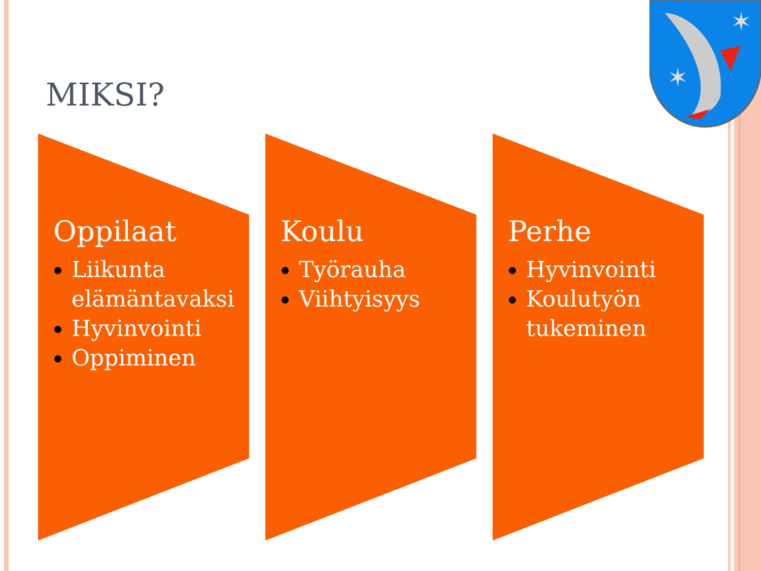✶
✶
MIKSI?
Oppilaat
Liikunta elämäntavaksi
Hyvinvointi
Oppiminen
Koulu
Työrauha
Viihtyisyys
Perhe
Hyvinvointi
Koulutyön tukeminen